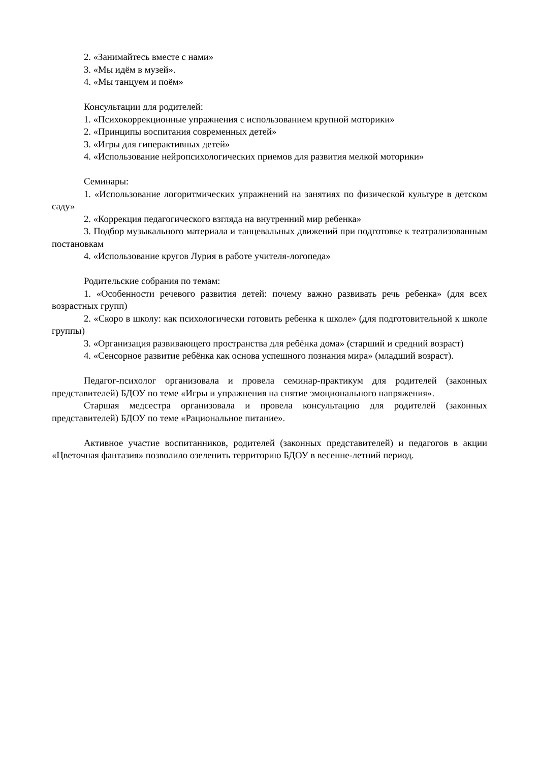2. «Занимайтесь вместе с нами»
3. «Мы идём в музей».
4. «Мы танцуем и поём»
Консультации для родителей:
1. «Психокоррекционные упражнения с использованием крупной моторики»
2. «Принципы воспитания современных детей»
3. «Игры для гиперактивных детей»
4. «Использование нейропсихологических приемов для развития мелкой моторики»
Семинары:
1. «Использование логоритмических упражнений на занятиях по физической культуре в детском саду»
2. «Коррекция педагогического взгляда на внутренний мир ребенка»
3. Подбор музыкального материала и танцевальных движений при подготовке к театрализованным постановкам
4. «Использование кругов Лурия в работе учителя-логопеда»
Родительские собрания по темам:
1. «Особенности речевого развития детей: почему важно развивать речь ребенка» (для всех возрастных групп)
2. «Скоро в школу: как психологически готовить ребенка к школе» (для подготовительной к школе группы)
3. «Организация развивающего пространства для ребёнка дома» (старший и средний возраст)
4. «Сенсорное развитие ребёнка как основа успешного познания мира» (младший возраст).
Педагог-психолог организовала и провела семинар-практикум для родителей (законных представителей) БДОУ по теме «Игры и упражнения на снятие эмоционального напряжения».
Старшая медсестра организовала и провела консультацию для родителей (законных представителей) БДОУ по теме «Рациональное питание».
Активное участие воспитанников, родителей (законных представителей) и педагогов в акции «Цветочная фантазия» позволило озеленить территорию БДОУ в весенне-летний период.